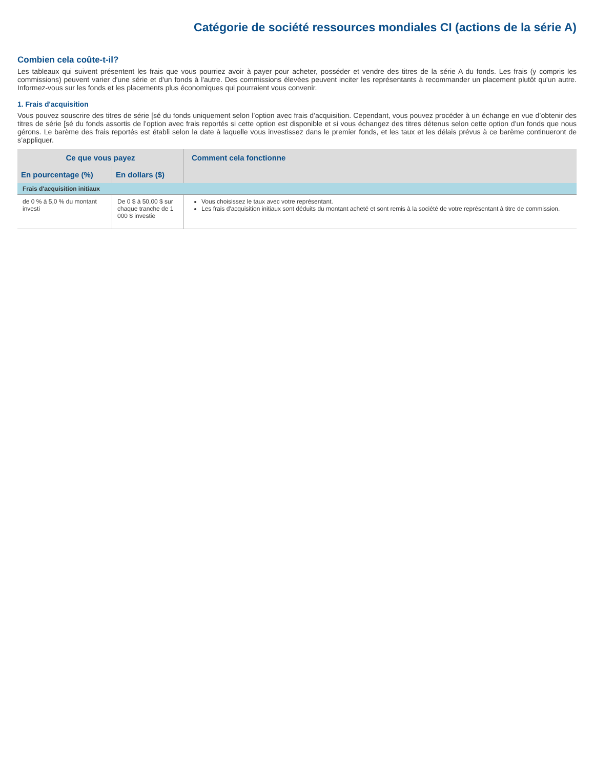Catégorie de société ressources mondiales CI (actions de la série A)
Combien cela coûte-t-il?
Les tableaux qui suivent présentent les frais que vous pourriez avoir à payer pour acheter, posséder et vendre des titres de la série A du fonds. Les frais (y compris les commissions) peuvent varier d'une série et d'un fonds à l'autre. Des commissions élevées peuvent inciter les représentants à recommander un placement plutôt qu'un autre. Informez-vous sur les fonds et les placements plus économiques qui pourraient vous convenir.
1. Frais d'acquisition
Vous pouvez souscrire des titres de série [sé du fonds uniquement selon l’option avec frais d’acquisition. Cependant, vous pouvez procéder à un échange en vue d’obtenir des titres de série [sé du fonds assortis de l’option avec frais reportés si cette option est disponible et si vous échangez des titres détenus selon cette option d’un fonds que nous gérons. Le barème des frais reportés est établi selon la date à laquelle vous investissez dans le premier fonds, et les taux et les délais prévus à ce barème continueront de s’appliquer.
| Ce que vous payez | | Comment cela fonctionne |
| --- | --- | --- |
| En pourcentage (%) | En dollars ($) | |
| Frais d'acquisition initiaux | | |
| de 0 % à 5,0 % du montant investi | De 0 $ à 50,00 $ sur chaque tranche de 1 000 $ investie | Vous choisissez le taux avec votre représentant. Les frais d'acquisition initiaux sont déduits du montant acheté et sont remis à la société de votre représentant à titre de commission. |